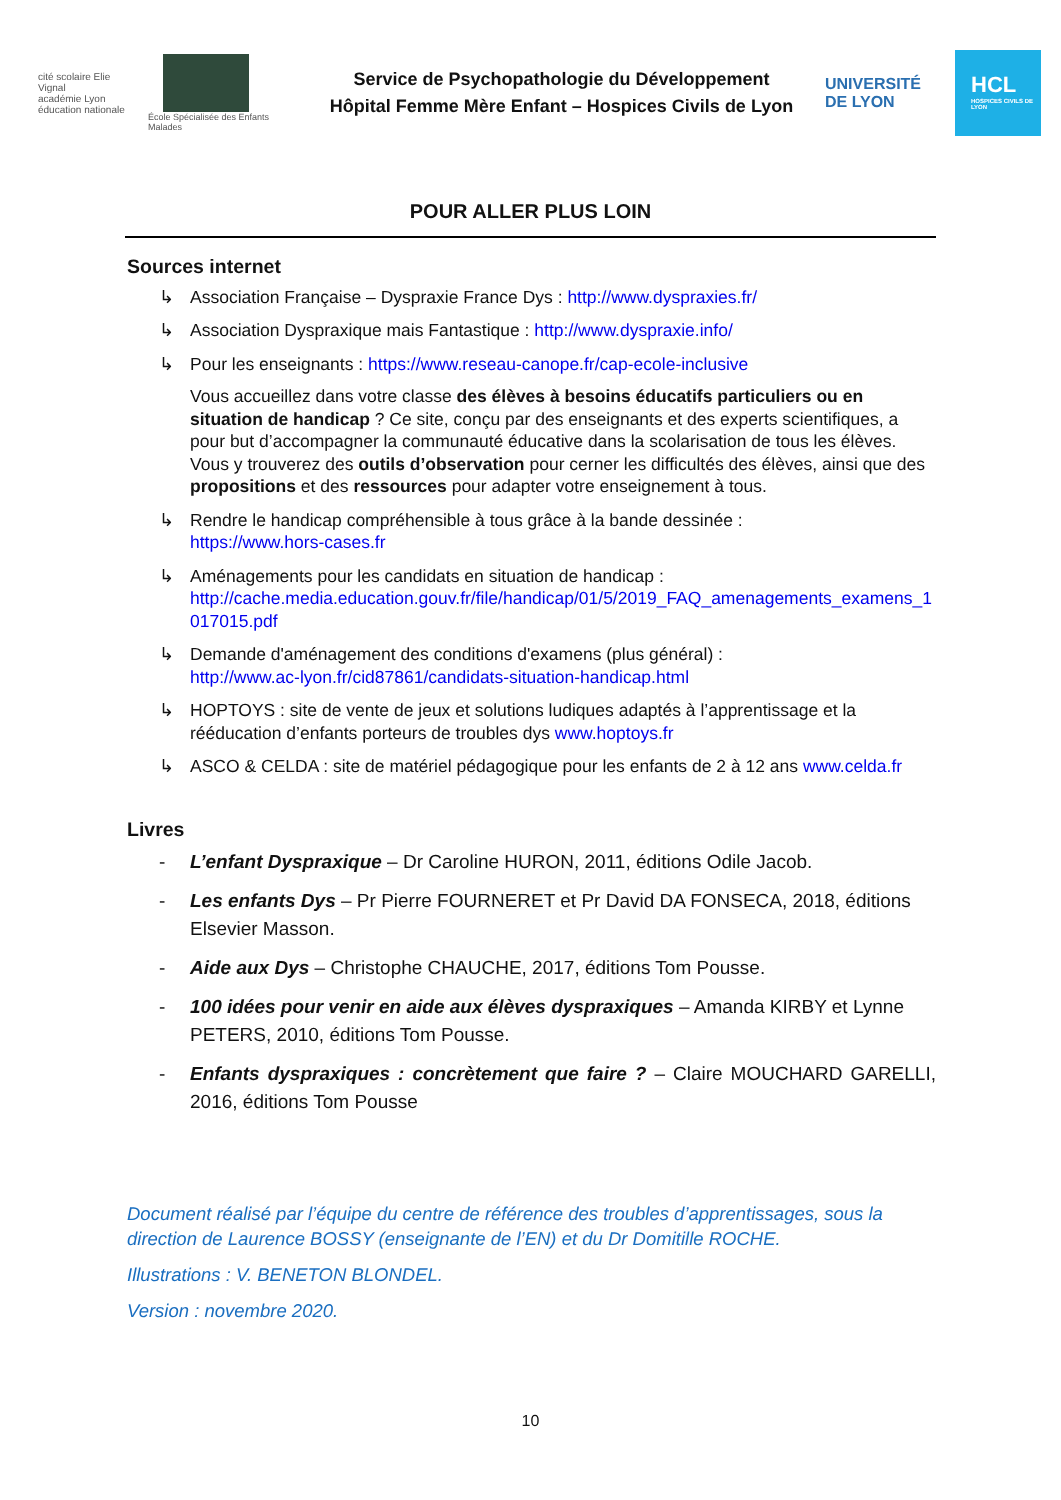cité scolaire Elie Vignal
académie Lyon
éducation nationale
École Spécialisée des Enfants Malades
Service de Psychopathologie du Développement
Hôpital Femme Mère Enfant – Hospices Civils de Lyon
UNIVERSITÉ
DE LYON
HCL
HOSPICES CIVILS DE LYON
POUR ALLER PLUS LOIN
Sources internet
↳ Association Française – Dyspraxie France Dys : http://www.dyspraxies.fr/
↳ Association Dyspraxique mais Fantastique : http://www.dyspraxie.info/
↳ Pour les enseignants : https://www.reseau-canope.fr/cap-ecole-inclusive
Vous accueillez dans votre classe des élèves à besoins éducatifs particuliers ou en situation de handicap ? Ce site, conçu par des enseignants et des experts scientifiques, a pour but d’accompagner la communauté éducative dans la scolarisation de tous les élèves. Vous y trouverez des outils d’observation pour cerner les difficultés des élèves, ainsi que des propositions et des ressources pour adapter votre enseignement à tous.
↳ Rendre le handicap compréhensible à tous grâce à la bande dessinée :
https://www.hors-cases.fr
↳ Aménagements pour les candidats en situation de handicap :
http://cache.media.education.gouv.fr/file/handicap/01/5/2019_FAQ_amenagements_examens_1017015.pdf
↳ Demande d'aménagement des conditions d'examens (plus général) :
http://www.ac-lyon.fr/cid87861/candidats-situation-handicap.html
↳ HOPTOYS : site de vente de jeux et solutions ludiques adaptés à l’apprentissage et la rééducation d’enfants porteurs de troubles dys www.hoptoys.fr
↳ ASCO & CELDA : site de matériel pédagogique pour les enfants de 2 à 12 ans www.celda.fr
Livres
- L’enfant Dyspraxique – Dr Caroline HURON, 2011, éditions Odile Jacob.
- Les enfants Dys – Pr Pierre FOURNERET et Pr David DA FONSECA, 2018, éditions Elsevier Masson.
- Aide aux Dys – Christophe CHAUCHE, 2017, éditions Tom Pousse.
- 100 idées pour venir en aide aux élèves dyspraxiques – Amanda KIRBY et Lynne PETERS, 2010, éditions Tom Pousse.
- Enfants dyspraxiques : concrètement que faire ? – Claire MOUCHARD GARELLI, 2016, éditions Tom Pousse
Document réalisé par l’équipe du centre de référence des troubles d’apprentissages, sous la direction de Laurence BOSSY (enseignante de l’EN) et du Dr Domitille ROCHE.
Illustrations : V. BENETON BLONDEL.
Version : novembre 2020.
10